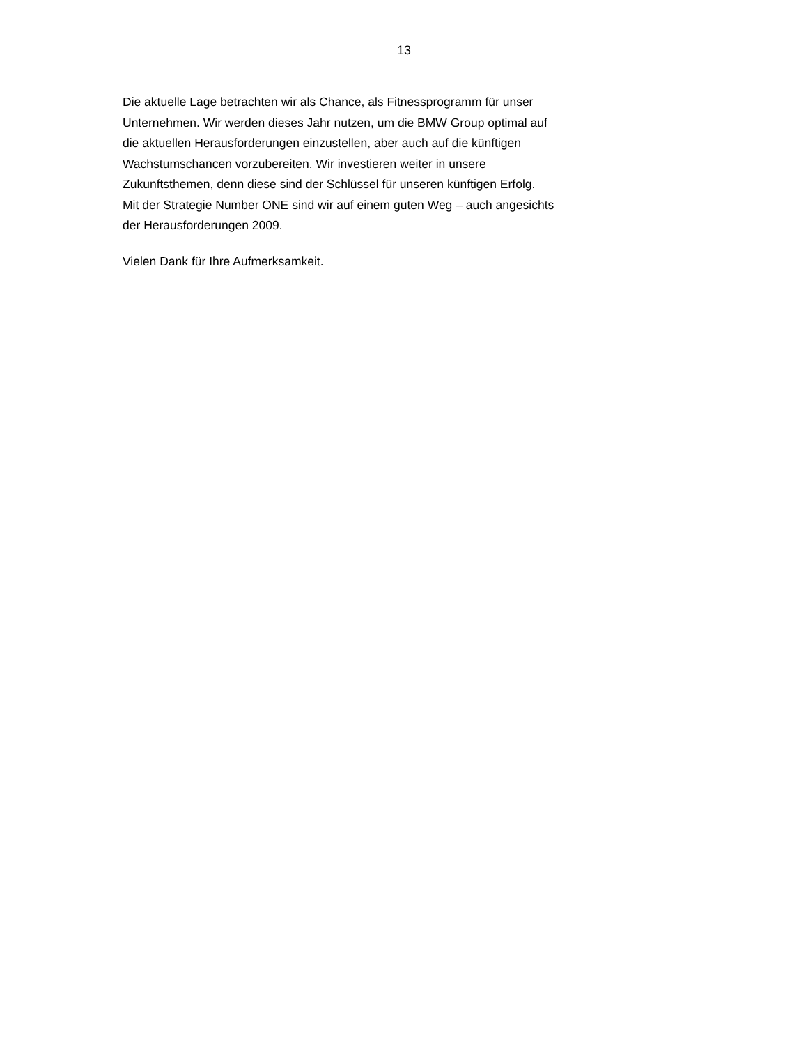13
Die aktuelle Lage betrachten wir als Chance, als Fitnessprogramm für unser
Unternehmen. Wir werden dieses Jahr nutzen, um die BMW Group optimal auf
die aktuellen Herausforderungen einzustellen, aber auch auf die künftigen
Wachstumschancen vorzubereiten. Wir investieren weiter in unsere
Zukunftsthemen, denn diese sind der Schlüssel für unseren künftigen Erfolg.
Mit der Strategie Number ONE sind wir auf einem guten Weg – auch angesichts
der Herausforderungen 2009.
Vielen Dank für Ihre Aufmerksamkeit.